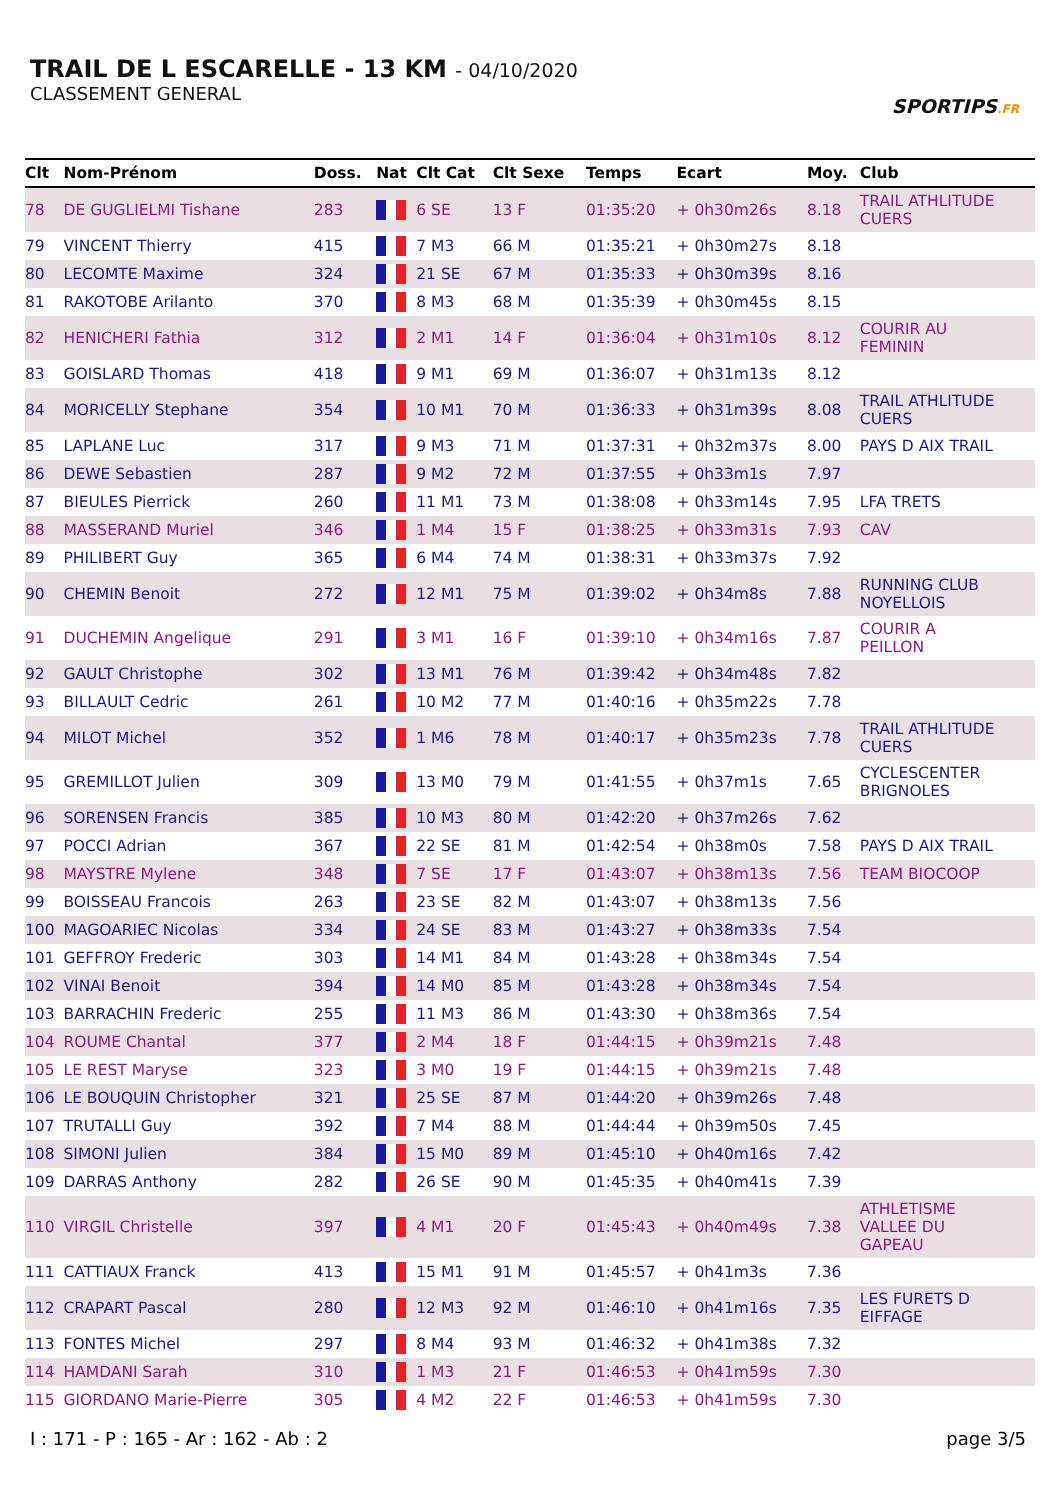TRAIL DE L ESCARELLE - 13 KM - 04/10/2020
CLASSEMENT GENERAL
SPORTIPS.FR
| Clt | Nom-Prénom | Doss. | Nat | Clt Cat | Clt Sexe | Temps | Ecart | Moy. | Club |
| --- | --- | --- | --- | --- | --- | --- | --- | --- | --- |
| 78 | DE GUGLIELMI Tishane | 283 | | 6 SE | 13 F | 01:35:20 | + 0h30m26s | 8.18 | TRAIL ATHLITUDE CUERS |
| 79 | VINCENT Thierry | 415 | | 7 M3 | 66 M | 01:35:21 | + 0h30m27s | 8.18 | |
| 80 | LECOMTE Maxime | 324 | | 21 SE | 67 M | 01:35:33 | + 0h30m39s | 8.16 | |
| 81 | RAKOTOBE Arilanto | 370 | | 8 M3 | 68 M | 01:35:39 | + 0h30m45s | 8.15 | |
| 82 | HENICHERI Fathia | 312 | | 2 M1 | 14 F | 01:36:04 | + 0h31m10s | 8.12 | COURIR AU FEMININ |
| 83 | GOISLARD Thomas | 418 | | 9 M1 | 69 M | 01:36:07 | + 0h31m13s | 8.12 | |
| 84 | MORICELLY Stephane | 354 | | 10 M1 | 70 M | 01:36:33 | + 0h31m39s | 8.08 | TRAIL ATHLITUDE CUERS |
| 85 | LAPLANE Luc | 317 | | 9 M3 | 71 M | 01:37:31 | + 0h32m37s | 8.00 | PAYS D AIX TRAIL |
| 86 | DEWE Sebastien | 287 | | 9 M2 | 72 M | 01:37:55 | + 0h33m1s | 7.97 | |
| 87 | BIEULES Pierrick | 260 | | 11 M1 | 73 M | 01:38:08 | + 0h33m14s | 7.95 | LFA TRETS |
| 88 | MASSERAND Muriel | 346 | | 1 M4 | 15 F | 01:38:25 | + 0h33m31s | 7.93 | CAV |
| 89 | PHILIBERT Guy | 365 | | 6 M4 | 74 M | 01:38:31 | + 0h33m37s | 7.92 | |
| 90 | CHEMIN Benoit | 272 | | 12 M1 | 75 M | 01:39:02 | + 0h34m8s | 7.88 | RUNNING CLUB NOYELLOIS |
| 91 | DUCHEMIN Angelique | 291 | | 3 M1 | 16 F | 01:39:10 | + 0h34m16s | 7.87 | COURIR A PEILLON |
| 92 | GAULT Christophe | 302 | | 13 M1 | 76 M | 01:39:42 | + 0h34m48s | 7.82 | |
| 93 | BILLAULT Cedric | 261 | | 10 M2 | 77 M | 01:40:16 | + 0h35m22s | 7.78 | |
| 94 | MILOT Michel | 352 | | 1 M6 | 78 M | 01:40:17 | + 0h35m23s | 7.78 | TRAIL ATHLITUDE CUERS |
| 95 | GREMILLOT Julien | 309 | | 13 M0 | 79 M | 01:41:55 | + 0h37m1s | 7.65 | CYCLESCENTER BRIGNOLES |
| 96 | SORENSEN Francis | 385 | | 10 M3 | 80 M | 01:42:20 | + 0h37m26s | 7.62 | |
| 97 | POCCI Adrian | 367 | | 22 SE | 81 M | 01:42:54 | + 0h38m0s | 7.58 | PAYS D AIX TRAIL |
| 98 | MAYSTRE Mylene | 348 | | 7 SE | 17 F | 01:43:07 | + 0h38m13s | 7.56 | TEAM BIOCOOP |
| 99 | BOISSEAU Francois | 263 | | 23 SE | 82 M | 01:43:07 | + 0h38m13s | 7.56 | |
| 100 | MAGOARIEC Nicolas | 334 | | 24 SE | 83 M | 01:43:27 | + 0h38m33s | 7.54 | |
| 101 | GEFFROY Frederic | 303 | | 14 M1 | 84 M | 01:43:28 | + 0h38m34s | 7.54 | |
| 102 | VINAI Benoit | 394 | | 14 M0 | 85 M | 01:43:28 | + 0h38m34s | 7.54 | |
| 103 | BARRACHIN Frederic | 255 | | 11 M3 | 86 M | 01:43:30 | + 0h38m36s | 7.54 | |
| 104 | ROUME Chantal | 377 | | 2 M4 | 18 F | 01:44:15 | + 0h39m21s | 7.48 | |
| 105 | LE REST Maryse | 323 | | 3 M0 | 19 F | 01:44:15 | + 0h39m21s | 7.48 | |
| 106 | LE BOUQUIN Christopher | 321 | | 25 SE | 87 M | 01:44:20 | + 0h39m26s | 7.48 | |
| 107 | TRUTALLI Guy | 392 | | 7 M4 | 88 M | 01:44:44 | + 0h39m50s | 7.45 | |
| 108 | SIMONI Julien | 384 | | 15 M0 | 89 M | 01:45:10 | + 0h40m16s | 7.42 | |
| 109 | DARRAS Anthony | 282 | | 26 SE | 90 M | 01:45:35 | + 0h40m41s | 7.39 | |
| 110 | VIRGIL Christelle | 397 | | 4 M1 | 20 F | 01:45:43 | + 0h40m49s | 7.38 | ATHLETISME VALLEE DU GAPEAU |
| 111 | CATTIAUX Franck | 413 | | 15 M1 | 91 M | 01:45:57 | + 0h41m3s | 7.36 | |
| 112 | CRAPART Pascal | 280 | | 12 M3 | 92 M | 01:46:10 | + 0h41m16s | 7.35 | LES FURETS D EIFFAGE |
| 113 | FONTES Michel | 297 | | 8 M4 | 93 M | 01:46:32 | + 0h41m38s | 7.32 | |
| 114 | HAMDANI Sarah | 310 | | 1 M3 | 21 F | 01:46:53 | + 0h41m59s | 7.30 | |
| 115 | GIORDANO Marie-Pierre | 305 | | 4 M2 | 22 F | 01:46:53 | + 0h41m59s | 7.30 | |
I : 171 - P : 165 - Ar : 162 - Ab : 2 page 3/5